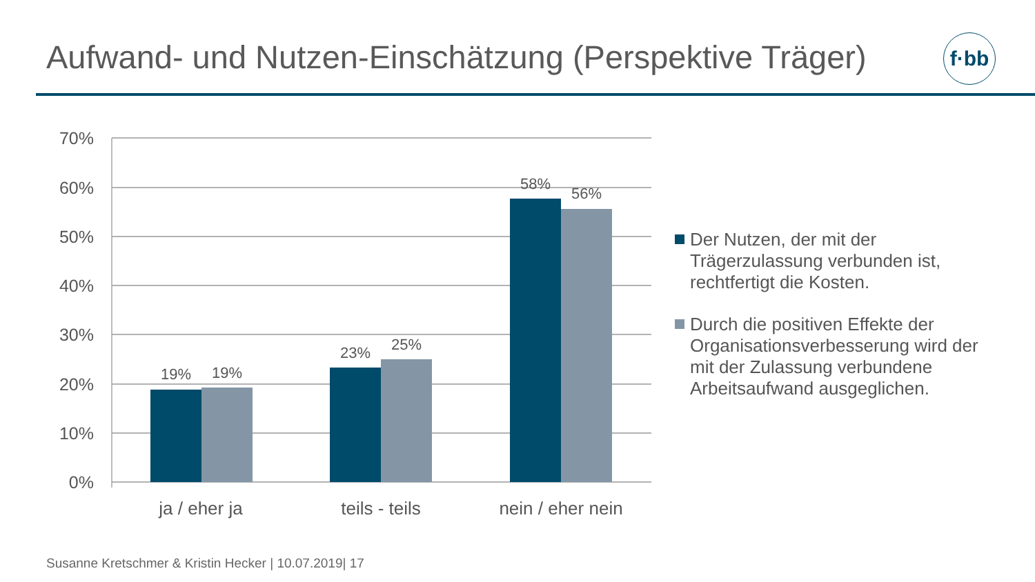Aufwand- und Nutzen-Einschätzung (Perspektive Träger)
f·bb
70%
60%
50%
40%
30%
20%
10%
0%
19%
19%
23%
25%
58%
56%
ja / eher ja
teils - teils
nein / eher nein
Der Nutzen, der mit der Trägerzulassung verbunden ist, rechtfertigt die Kosten.
Durch die positiven Effekte der Organisationsverbesserung wird der mit der Zulassung verbundene Arbeitsaufwand ausgeglichen.
Susanne Kretschmer & Kristin Hecker | 10.07.2019| 17